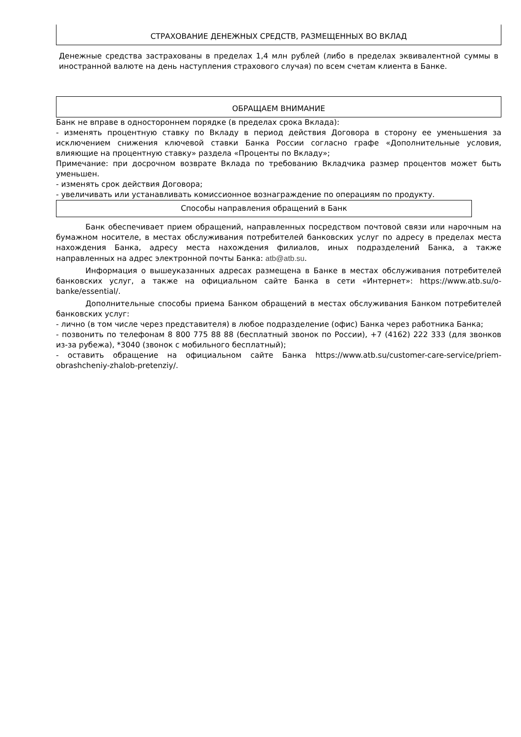СТРАХОВАНИЕ ДЕНЕЖНЫХ СРЕДСТВ, РАЗМЕЩЕННЫХ ВО ВКЛАД
Денежные средства застрахованы в пределах 1,4 млн рублей (либо в пределах эквивалентной суммы в иностранной валюте на день наступления страхового случая) по всем счетам клиента в Банке.
ОБРАЩАЕМ ВНИМАНИЕ
Банк не вправе в одностороннем порядке (в пределах срока Вклада):
- изменять процентную ставку по Вкладу в период действия Договора в сторону ее уменьшения за исключением снижения ключевой ставки Банка России согласно графе «Дополнительные условия, влияющие на процентную ставку» раздела «Проценты по Вкладу»;
Примечание: при досрочном возврате Вклада по требованию Вкладчика размер процентов может быть уменьшен.
- изменять срок действия Договора;
- увеличивать или устанавливать комиссионное вознаграждение по операциям по продукту.
Способы направления обращений в Банк
Банк обеспечивает прием обращений, направленных посредством почтовой связи или нарочным на бумажном носителе, в местах обслуживания потребителей банковских услуг по адресу в пределах места нахождения Банка, адресу места нахождения филиалов, иных подразделений Банка, а также направленных на адрес электронной почты Банка: atb@atb.su.
Информация о вышеуказанных адресах размещена в Банке в местах обслуживания потребителей банковских услуг, а также на официальном сайте Банка в сети «Интернет»: https://www.atb.su/o-banke/essential/.
Дополнительные способы приема Банком обращений в местах обслуживания Банком потребителей банковских услуг:
- лично (в том числе через представителя) в любое подразделение (офис) Банка через работника Банка;
- позвонить по телефонам 8 800 775 88 88 (бесплатный звонок по России), +7 (4162) 222 333 (для звонков из-за рубежа), *3040 (звонок с мобильного бесплатный);
- оставить обращение на официальном сайте Банка https://www.atb.su/customer-care-service/priem-obrashcheniy-zhalob-pretenziy/.